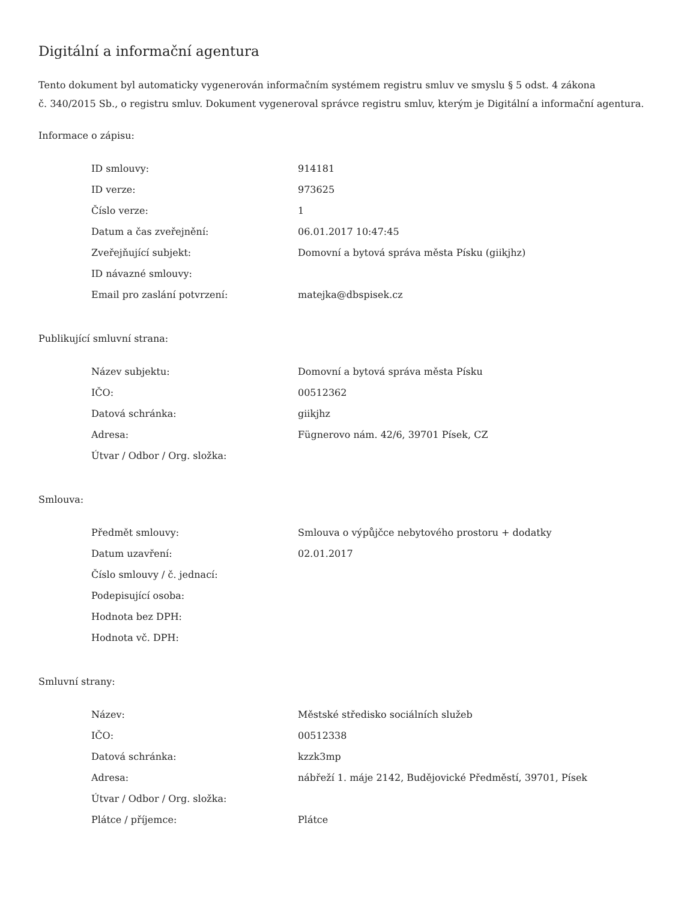Digitální a informační agentura
Tento dokument byl automaticky vygenerován informačním systémem registru smluv ve smyslu § 5 odst. 4 zákona
č. 340/2015 Sb., o registru smluv. Dokument vygeneroval správce registru smluv, kterým je Digitální a informační agentura.
Informace o zápisu:
| ID smlouvy: | 914181 |
| ID verze: | 973625 |
| Číslo verze: | 1 |
| Datum a čas zveřejnění: | 06.01.2017 10:47:45 |
| Zveřejňující subjekt: | Domovní a bytová správa města Písku (giikjhz) |
| ID návazné smlouvy: | |
| Email pro zaslání potvrzení: | matejka@dbspisek.cz |
Publikující smluvní strana:
| Název subjektu: | Domovní a bytová správa města Písku |
| IČO: | 00512362 |
| Datová schránka: | giikjhz |
| Adresa: | Fügnerovo nám. 42/6, 39701 Písek, CZ |
| Útvar / Odbor / Org. složka: | |
Smlouva:
| Předmět smlouvy: | Smlouva o výpůjčce nebytového prostoru + dodatky |
| Datum uzavření: | 02.01.2017 |
| Číslo smlouvy / č. jednací: | |
| Podepisující osoba: | |
| Hodnota bez DPH: | |
| Hodnota vč. DPH: | |
Smluvní strany:
| Název: | Městské středisko sociálních služeb |
| IČO: | 00512338 |
| Datová schránka: | kzzk3mp |
| Adresa: | nábřeží 1. máje 2142, Budějovické Předměstí, 39701, Písek |
| Útvar / Odbor / Org. složka: | |
| Plátce / příjemce: | Plátce |